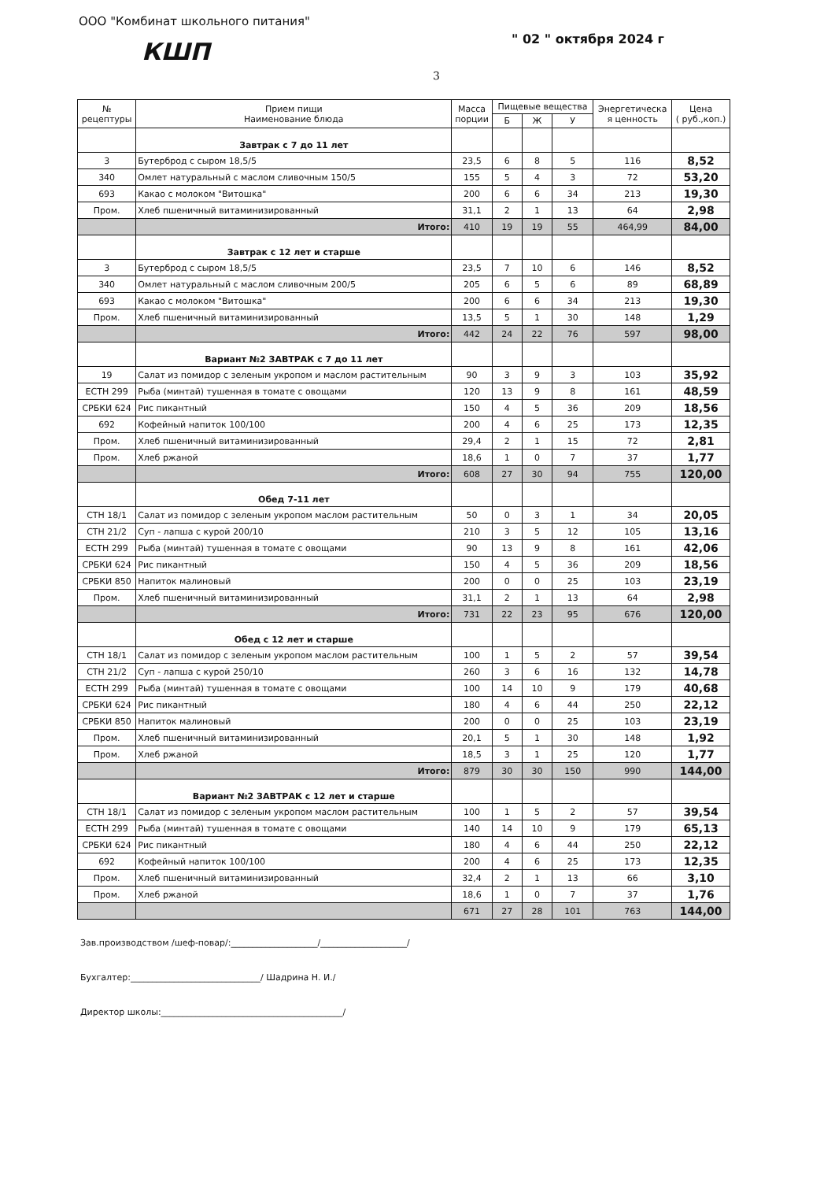ООО "Комбинат школьного питания"
" 02 " октября 2024 г
КШП
3
| № рецептуры | Прием пищи Наименование блюда | Масса порции | Пищевые вещества | | | Энергетическа я ценность | Цена ( руб.,коп.) |
| --- | --- | --- | --- | --- | --- | --- | --- |
| | | | Б | Ж | У | | |
| | Завтрак с 7 до 11 лет | | | | | | |
| 3 | Бутерброд с сыром 18,5/5 | 23,5 | 6 | 8 | 5 | 116 | 8,52 |
| 340 | Омлет натуральный с маслом сливочным 150/5 | 155 | 5 | 4 | 3 | 72 | 53,20 |
| 693 | Какао с молоком "Витошка" | 200 | 6 | 6 | 34 | 213 | 19,30 |
| Пром. | Хлеб пшеничный витаминизированный | 31,1 | 2 | 1 | 13 | 64 | 2,98 |
| | Итого: | 410 | 19 | 19 | 55 | 464,99 | 84,00 |
| | Завтрак с 12 лет и старше | | | | | | |
| 3 | Бутерброд с сыром 18,5/5 | 23,5 | 7 | 10 | 6 | 146 | 8,52 |
| 340 | Омлет натуральный с маслом сливочным 200/5 | 205 | 6 | 5 | 6 | 89 | 68,89 |
| 693 | Какао с молоком "Витошка" | 200 | 6 | 6 | 34 | 213 | 19,30 |
| Пром. | Хлеб пшеничный витаминизированный | 13,5 | 5 | 1 | 30 | 148 | 1,29 |
| | Итого: | 442 | 24 | 22 | 76 | 597 | 98,00 |
| | Вариант №2 ЗАВТРАК с 7 до 11 лет | | | | | | |
| 19 | Салат из помидор с зеленым укропом и маслом растительным | 90 | 3 | 9 | 3 | 103 | 35,92 |
| ЕСТН 299 | Рыба (минтай) тушенная в томате с овощами | 120 | 13 | 9 | 8 | 161 | 48,59 |
| СРБКИ 624 | Рис пикантный | 150 | 4 | 5 | 36 | 209 | 18,56 |
| 692 | Кофейный напиток 100/100 | 200 | 4 | 6 | 25 | 173 | 12,35 |
| Пром. | Хлеб пшеничный витаминизированный | 29,4 | 2 | 1 | 15 | 72 | 2,81 |
| Пром. | Хлеб ржаной | 18,6 | 1 | 0 | 7 | 37 | 1,77 |
| | Итого: | 608 | 27 | 30 | 94 | 755 | 120,00 |
| | Обед 7-11 лет | | | | | | |
| СТН 18/1 | Салат из помидор с зеленым укропом маслом растительным | 50 | 0 | 3 | 1 | 34 | 20,05 |
| СТН 21/2 | Суп - лапша с курой 200/10 | 210 | 3 | 5 | 12 | 105 | 13,16 |
| ЕСТН 299 | Рыба (минтай) тушенная в томате с овощами | 90 | 13 | 9 | 8 | 161 | 42,06 |
| СРБКИ 624 | Рис пикантный | 150 | 4 | 5 | 36 | 209 | 18,56 |
| СРБКИ 850 | Напиток малиновый | 200 | 0 | 0 | 25 | 103 | 23,19 |
| Пром. | Хлеб пшеничный витаминизированный | 31,1 | 2 | 1 | 13 | 64 | 2,98 |
| | Итого: | 731 | 22 | 23 | 95 | 676 | 120,00 |
| | Обед с 12 лет и старше | | | | | | |
| СТН 18/1 | Салат из помидор с зеленым укропом маслом растительным | 100 | 1 | 5 | 2 | 57 | 39,54 |
| СТН 21/2 | Суп - лапша с курой 250/10 | 260 | 3 | 6 | 16 | 132 | 14,78 |
| ЕСТН 299 | Рыба (минтай) тушенная в томате с овощами | 100 | 14 | 10 | 9 | 179 | 40,68 |
| СРБКИ 624 | Рис пикантный | 180 | 4 | 6 | 44 | 250 | 22,12 |
| СРБКИ 850 | Напиток малиновый | 200 | 0 | 0 | 25 | 103 | 23,19 |
| Пром. | Хлеб пшеничный витаминизированный | 20,1 | 5 | 1 | 30 | 148 | 1,92 |
| Пром. | Хлеб ржаной | 18,5 | 3 | 1 | 25 | 120 | 1,77 |
| | Итого: | 879 | 30 | 30 | 150 | 990 | 144,00 |
| | Вариант №2 ЗАВТРАК с 12 лет и старше | | | | | | |
| СТН 18/1 | Салат из помидор с зеленым укропом маслом растительным | 100 | 1 | 5 | 2 | 57 | 39,54 |
| ЕСТН 299 | Рыба (минтай) тушенная в томате с овощами | 140 | 14 | 10 | 9 | 179 | 65,13 |
| СРБКИ 624 | Рис пикантный | 180 | 4 | 6 | 44 | 250 | 22,12 |
| 692 | Кофейный напиток 100/100 | 200 | 4 | 6 | 25 | 173 | 12,35 |
| Пром. | Хлеб пшеничный витаминизированный | 32,4 | 2 | 1 | 13 | 66 | 3,10 |
| Пром. | Хлеб ржаной | 18,6 | 1 | 0 | 7 | 37 | 1,76 |
| | | 671 | 27 | 28 | 101 | 763 | 144,00 |
Зав.производством /шеф-повар/:____________________/____________________/
Бухгалтер:______________________________/ Шадрина Н. И./
Директор школы:__________________________________________/